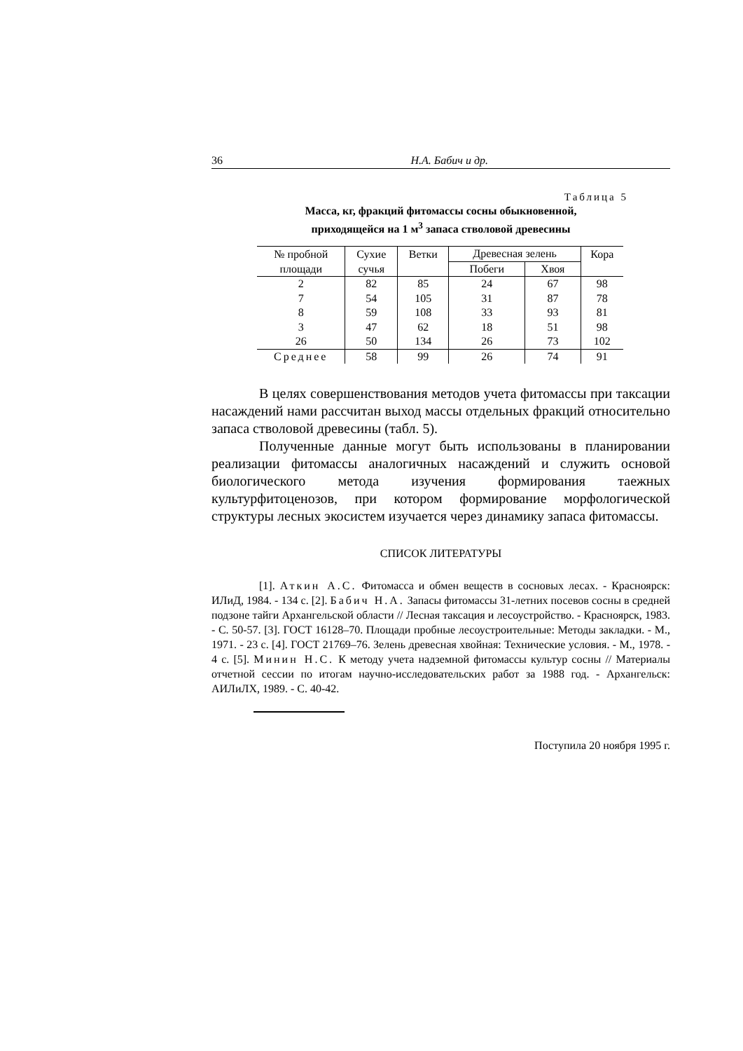36 Н.А. Бабич и др.
Таблица 5
Масса, кг, фракций фитомассы сосны обыкновенной,
приходящейся на 1 м<sup>3</sup> запаса стволовой древесины
| № пробной | Сухие | Ветки | Древесная зелень | | Кора |
| --- | --- | --- | --- | --- | --- |
| площади | сучья | | Побеги | Хвоя | |
| 2 | 82 | 85 | 24 | 67 | 98 |
| 7 | 54 | 105 | 31 | 87 | 78 |
| 8 | 59 | 108 | 33 | 93 | 81 |
| 3 | 47 | 62 | 18 | 51 | 98 |
| 26 | 50 | 134 | 26 | 73 | 102 |
| Среднее | 58 | 99 | 26 | 74 | 91 |
В целях совершенствования методов учета фитомассы при таксации насаждений нами рассчитан выход массы отдельных фракций относительно запаса стволовой древесины (табл. 5).
Полученные данные могут быть использованы в планировании реализации фитомассы аналогичных насаждений и служить основой биологического метода изучения формирования таежных культурфитоценозов, при котором формирование морфологической структуры лесных экосистем изучается через динамику запаса фитомассы.
СПИСОК ЛИТЕРАТУРЫ
[1]. Аткин А.С. Фитомасса и обмен веществ в сосновых лесах. - Красноярск: ИЛиД, 1984. - 134 с. [2]. Бабич Н.А. Запасы фитомассы 31-летних посевов сосны в средней подзоне тайги Архангельской области // Лесная таксация и лесоустройство. - Красноярск, 1983. - С. 50-57. [3]. ГОСТ 16128–70. Площади пробные лесоустроительные: Методы закладки. - М., 1971. - 23 с. [4]. ГОСТ 21769–76. Зелень древесная хвойная: Технические условия. - М., 1978. - 4 с. [5]. Минин Н.С. К методу учета надземной фитомассы культур сосны // Материалы отчетной сессии по итогам научно-исследовательских работ за 1988 год. - Архангельск: АИЛиЛХ, 1989. - С. 40-42.
Поступила 20 ноября 1995 г.